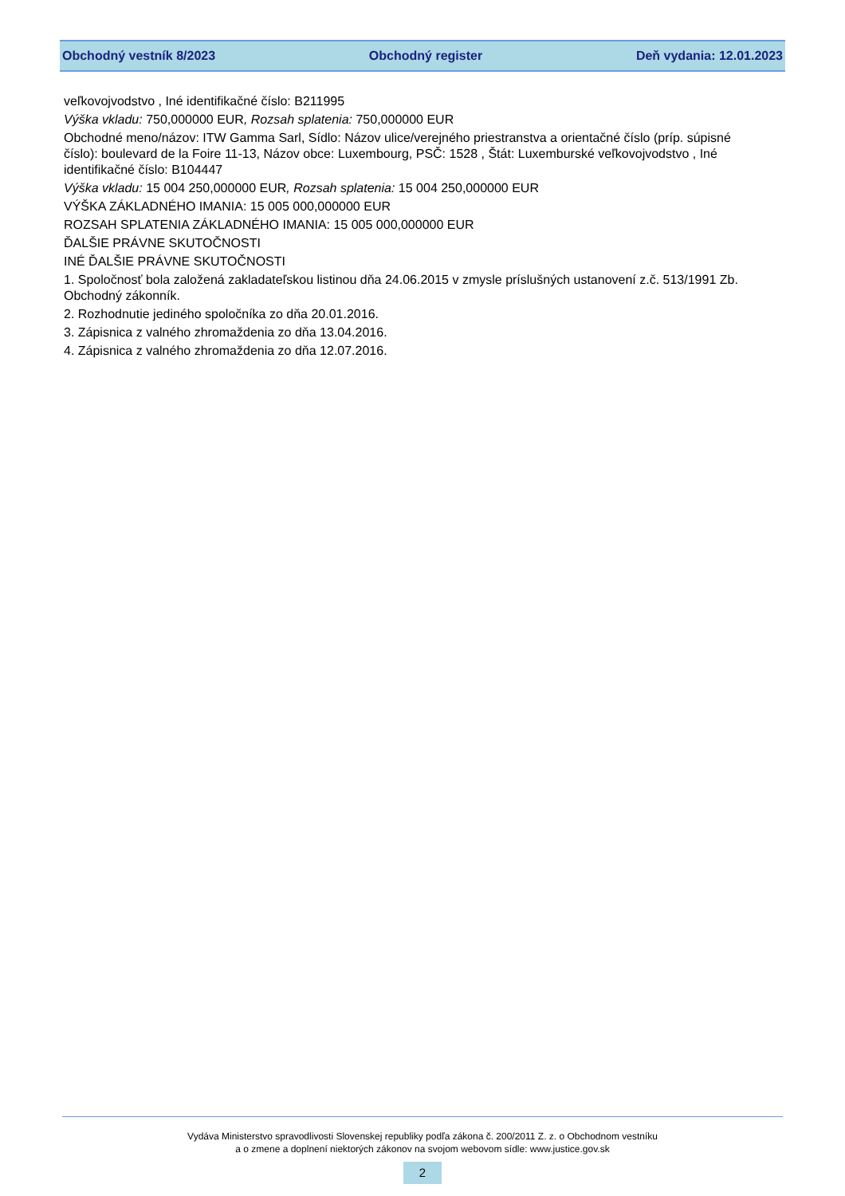Obchodný vestník 8/2023 Obchodný register Deň vydania: 12.01.2023
veľkovojvodstvo , Iné identifikačné číslo: B211995
Výška vkladu: 750,000000 EUR, Rozsah splatenia: 750,000000 EUR
Obchodné meno/názov: ITW Gamma Sarl, Sídlo: Názov ulice/verejného priestranstva a orientačné číslo (príp. súpisné číslo): boulevard de la Foire 11-13, Názov obce: Luxembourg, PSČ: 1528 , Štát: Luxemburské veľkovojvodstvo , Iné identifikačné číslo: B104447
Výška vkladu: 15 004 250,000000 EUR, Rozsah splatenia: 15 004 250,000000 EUR
VÝŠKA ZÁKLADNÉHO IMANIA: 15 005 000,000000 EUR
ROZSAH SPLATENIA ZÁKLADNÉHO IMANIA: 15 005 000,000000 EUR
ĎALŠIE PRÁVNE SKUTOČNOSTI
INÉ ĎALŠIE PRÁVNE SKUTOČNOSTI
1. Spoločnosť bola založená zakladateľskou listinou dňa 24.06.2015 v zmysle príslušných ustanovení z.č. 513/1991 Zb. Obchodný zákonník.
2. Rozhodnutie jediného spoločníka zo dňa 20.01.2016.
3. Zápisnica z valného zhromaždenia zo dňa 13.04.2016.
4. Zápisnica z valného zhromaždenia zo dňa 12.07.2016.
Vydáva Ministerstvo spravodlivosti Slovenskej republiky podľa zákona č. 200/2011 Z. z. o Obchodnom vestníku
a o zmene a doplnení niektorých zákonov na svojom webovom sídle: www.justice.gov.sk
2